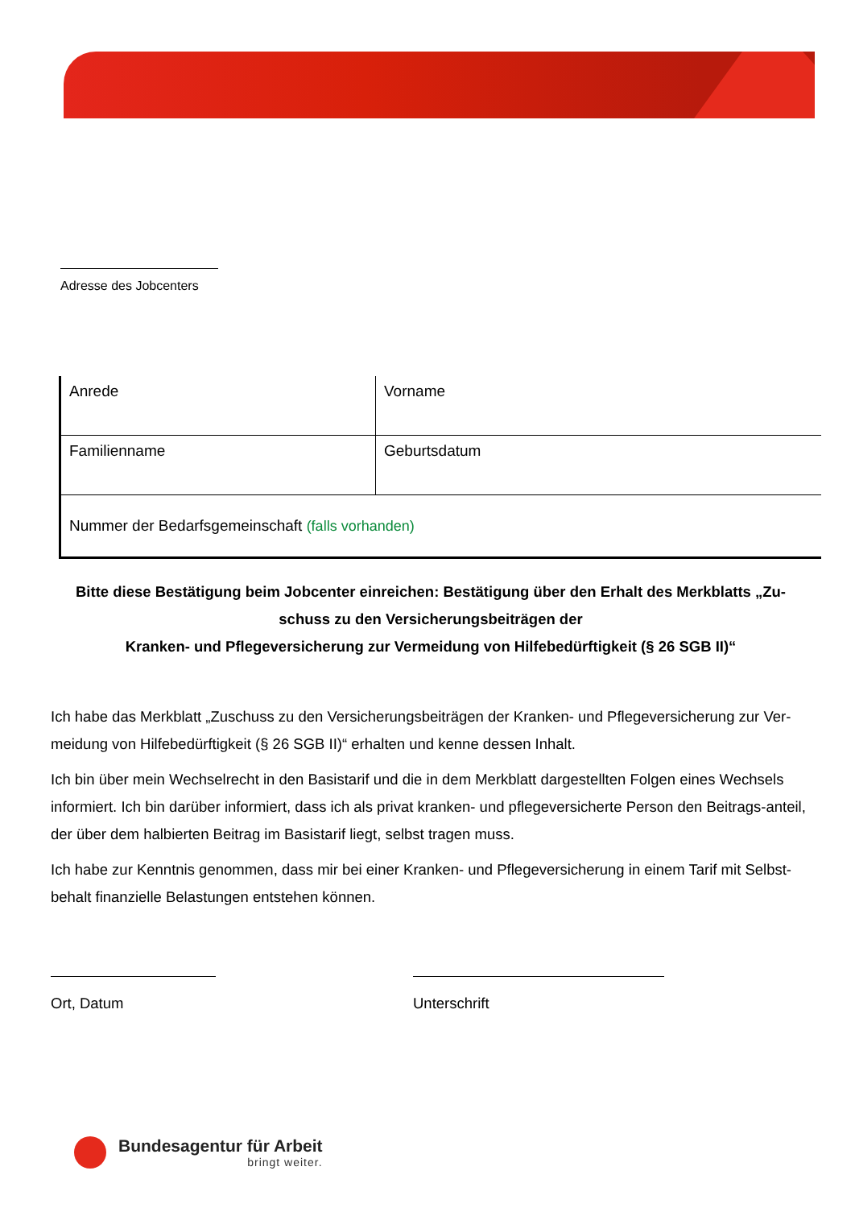Adresse des Jobcenters
| Anrede | Vorname |
| Familienname | Geburtsdatum |
| Nummer der Bedarfsgemeinschaft (falls vorhanden) | |
Bitte diese Bestätigung beim Jobcenter einreichen: Bestätigung über den Erhalt des Merkblatts „Zu-
schuss zu den Versicherungsbeiträgen der
Kranken- und Pflegeversicherung zur Vermeidung von Hilfebedürftigkeit (§ 26 SGB II)“
Ich habe das Merkblatt „Zuschuss zu den Versicherungsbeiträgen der Kranken- und Pflegeversicherung zur Ver-meidung von Hilfebedürftigkeit (§ 26 SGB II)“ erhalten und kenne dessen Inhalt.
Ich bin über mein Wechselrecht in den Basistarif und die in dem Merkblatt dargestellten Folgen eines Wechsels informiert. Ich bin darüber informiert, dass ich als privat kranken- und pflegeversicherte Person den Beitrags-anteil, der über dem halbierten Beitrag im Basistarif liegt, selbst tragen muss.
Ich habe zur Kenntnis genommen, dass mir bei einer Kranken- und Pflegeversicherung in einem Tarif mit Selbst-behalt finanzielle Belastungen entstehen können.
Ort, Datum Unterschrift
Bundesagentur für Arbeit
bringt weiter.